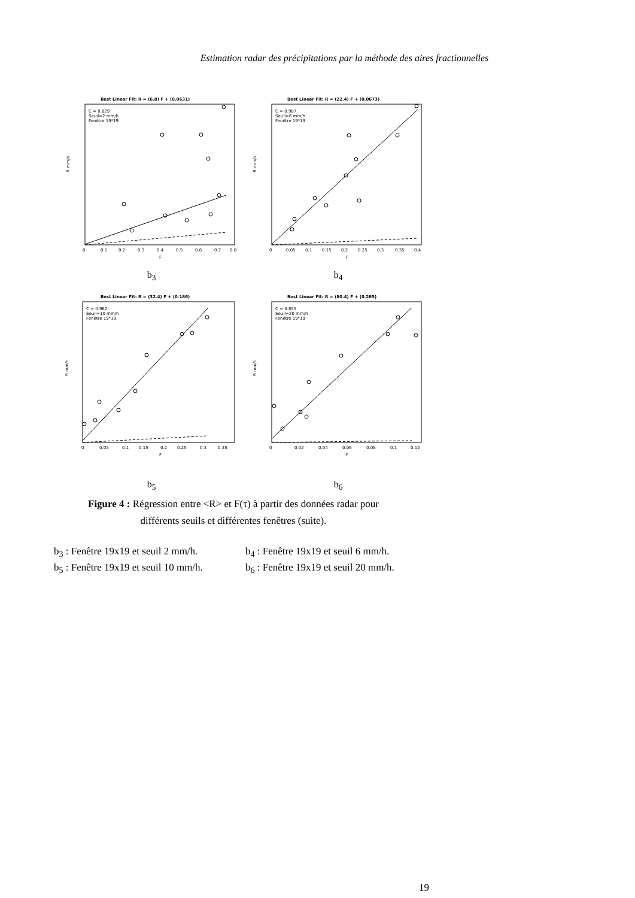Estimation radar des précipitations par la méthode des aires fractionnelles
Best Linear Fit: R = (6.8) F + (0.0631)
C = 0.829
Seuil=2 mm/h
Fenêtre 19*19
R mm/h
0
0.1
0.2
0.3
0.4
0.5
0.6
0.7
0.8
F
b<sub>3</sub>
Best Linear Fit: R = (22.4) F + (0.0673)
C = 0.987
Seuil=6 mm/h
Fenêtre 19*19
R mm/h
0
0.05
0.1
0.15
0.2
0.25
0.3
0.35
0.4
F
b<sub>4</sub>
Best Linear Fit: R = (32.4) F + (0.186)
C = 0.962
Seuil=10 mm/h
Fenêtre 19*19
R mm/h
0
0.05
0.1
0.15
0.2
0.25
0.3
0.35
F
b<sub>5</sub>
Best Linear Fit: R = (80.4) F + (0.265)
C = 0.855
Seuil=20 mm/h
Fenêtre 19*19
R mm/h
0
0.02
0.04
0.06
0.08
0.1
0.12
F
b<sub>6</sub>
Figure 4 : Régression entre <R> et F(τ) à partir des données radar pour
différents seuils et différentes fenêtres (suite).
b<sub>3</sub> : Fenêtre 19x19 et seuil 2 mm/h. b<sub>4</sub> : Fenêtre 19x19 et seuil 6 mm/h.
b<sub>5</sub> : Fenêtre 19x19 et seuil 10 mm/h. b<sub>6</sub> : Fenêtre 19x19 et seuil 20 mm/h.
19